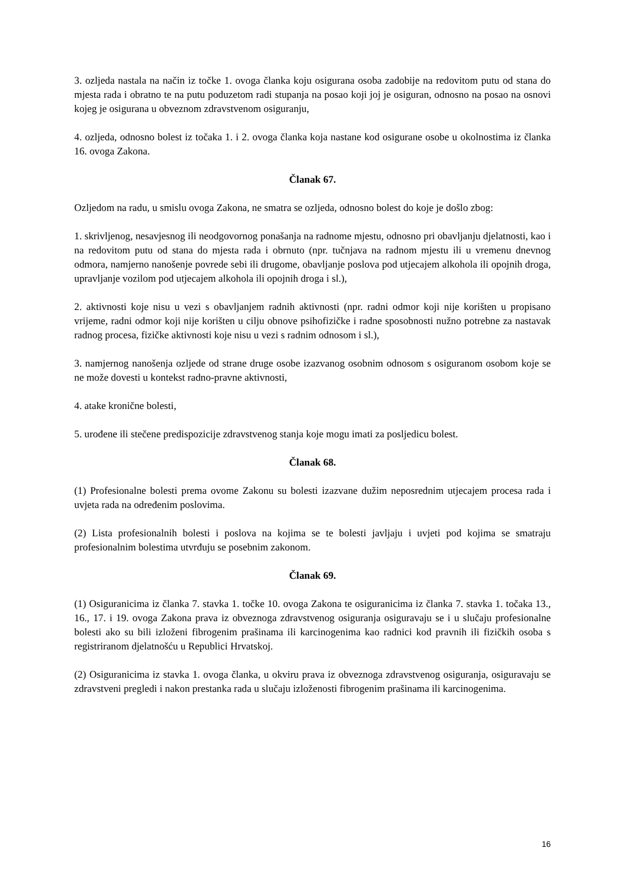3. ozljeda nastala na način iz točke 1. ovoga članka koju osigurana osoba zadobije na redovitom putu od stana do mjesta rada i obratno te na putu poduzetom radi stupanja na posao koji joj je osiguran, odnosno na posao na osnovi kojeg je osigurana u obveznom zdravstvenom osiguranju,
4. ozljeda, odnosno bolest iz točaka 1. i 2. ovoga članka koja nastane kod osigurane osobe u okolnostima iz članka 16. ovoga Zakona.
Članak 67.
Ozljedom na radu, u smislu ovoga Zakona, ne smatra se ozljeda, odnosno bolest do koje je došlo zbog:
1. skrivljenog, nesavjesnog ili neodgovornog ponašanja na radnome mjestu, odnosno pri obavljanju djelatnosti, kao i na redovitom putu od stana do mjesta rada i obrnuto (npr. tučnjava na radnom mjestu ili u vremenu dnevnog odmora, namjerno nanošenje povrede sebi ili drugome, obavljanje poslova pod utjecajem alkohola ili opojnih droga, upravljanje vozilom pod utjecajem alkohola ili opojnih droga i sl.),
2. aktivnosti koje nisu u vezi s obavljanjem radnih aktivnosti (npr. radni odmor koji nije korišten u propisano vrijeme, radni odmor koji nije korišten u cilju obnove psihofizičke i radne sposobnosti nužno potrebne za nastavak radnog procesa, fizičke aktivnosti koje nisu u vezi s radnim odnosom i sl.),
3. namjernog nanošenja ozljede od strane druge osobe izazvanog osobnim odnosom s osiguranom osobom koje se ne može dovesti u kontekst radno-pravne aktivnosti,
4. atake kronične bolesti,
5. urođene ili stečene predispozicije zdravstvenog stanja koje mogu imati za posljedicu bolest.
Članak 68.
(1) Profesionalne bolesti prema ovome Zakonu su bolesti izazvane dužim neposrednim utjecajem procesa rada i uvjeta rada na određenim poslovima.
(2) Lista profesionalnih bolesti i poslova na kojima se te bolesti javljaju i uvjeti pod kojima se smatraju profesionalnim bolestima utvrđuju se posebnim zakonom.
Članak 69.
(1) Osiguranicima iz članka 7. stavka 1. točke 10. ovoga Zakona te osiguranicima iz članka 7. stavka 1. točaka 13., 16., 17. i 19. ovoga Zakona prava iz obveznoga zdravstvenog osiguranja osiguravaju se i u slučaju profesionalne bolesti ako su bili izloženi fibrogenim prašinama ili karcinogenima kao radnici kod pravnih ili fizičkih osoba s registriranom djelatnošću u Republici Hrvatskoj.
(2) Osiguranicima iz stavka 1. ovoga članka, u okviru prava iz obveznoga zdravstvenog osiguranja, osiguravaju se zdravstveni pregledi i nakon prestanka rada u slučaju izloženosti fibrogenim prašinama ili karcinogenima.
16